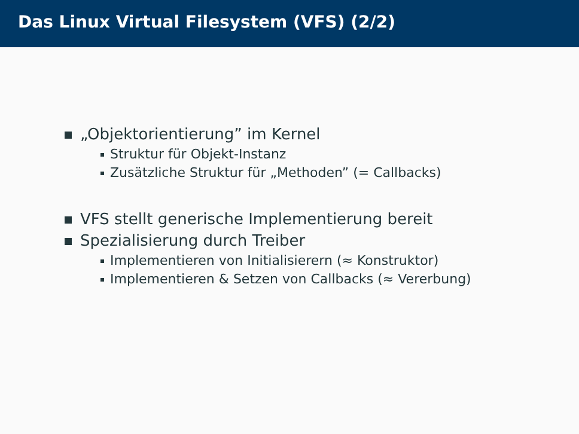Das Linux Virtual Filesystem (VFS) (2/2)
„Objektorientierung” im Kernel
Struktur für Objekt-Instanz
Zusätzliche Struktur für „Methoden” (= Callbacks)
VFS stellt generische Implementierung bereit
Spezialisierung durch Treiber
Implementieren von Initialisierern (≈ Konstruktor)
Implementieren & Setzen von Callbacks (≈ Vererbung)